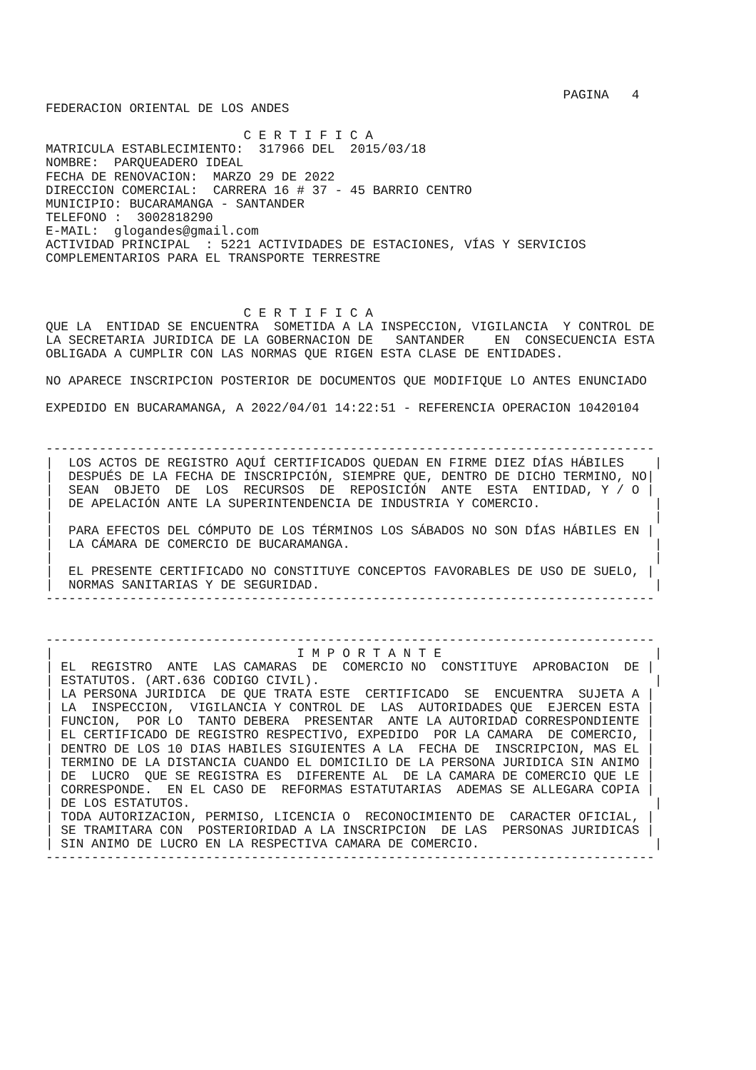PAGINA   4
FEDERACION ORIENTAL DE LOS ANDES

                          C E R T I F I C A
MATRICULA ESTABLECIMIENTO:  317966 DEL  2015/03/18
NOMBRE:  PARQUEADERO IDEAL
FECHA DE RENOVACION:  MARZO 29 DE 2022
DIRECCION COMERCIAL:  CARRERA 16 # 37 - 45 BARRIO CENTRO
MUNICIPIO: BUCARAMANGA - SANTANDER
TELEFONO :  3002818290
E-MAIL:  glogandes@gmail.com
ACTIVIDAD PRINCIPAL  : 5221 ACTIVIDADES DE ESTACIONES, VÍAS Y SERVICIOS
COMPLEMENTARIOS PARA EL TRANSPORTE TERRESTRE



                          C E R T I F I C A
QUE LA  ENTIDAD SE ENCUENTRA  SOMETIDA A LA INSPECCION, VIGILANCIA  Y CONTROL DE
LA SECRETARIA JURIDICA DE LA GOBERNACION DE   SANTANDER    EN  CONSECUENCIA ESTA
OBLIGADA A CUMPLIR CON LAS NORMAS QUE RIGEN ESTA CLASE DE ENTIDADES.

NO APARECE INSCRIPCION POSTERIOR DE DOCUMENTOS QUE MODIFIQUE LO ANTES ENUNCIADO

EXPEDIDO EN BUCARAMANGA, A 2022/04/01 14:22:51 - REFERENCIA OPERACION 10420104


--------------------------------------------------------------------------------
|  LOS ACTOS DE REGISTRO AQUÍ CERTIFICADOS QUEDAN EN FIRME DIEZ DÍAS HÁBILES    |
|  DESPUÉS DE LA FECHA DE INSCRIPCIÓN, SIEMPRE QUE, DENTRO DE DICHO TERMINO, NO|
|  SEAN  OBJETO  DE  LOS  RECURSOS  DE  REPOSICIÓN  ANTE  ESTA  ENTIDAD, Y / O |
|  DE APELACIÓN ANTE LA SUPERINTENDENCIA DE INDUSTRIA Y COMERCIO.               |
|                                                                               |
|  PARA EFECTOS DEL CÓMPUTO DE LOS TÉRMINOS LOS SÁBADOS NO SON DÍAS HÁBILES EN |
|  LA CÁMARA DE COMERCIO DE BUCARAMANGA.                                        |
|                                                                               |
|  EL PRESENTE CERTIFICADO NO CONSTITUYE CONCEPTOS FAVORABLES DE USO DE SUELO, |
|  NORMAS SANITARIAS Y DE SEGURIDAD.                                            |
--------------------------------------------------------------------------------


--------------------------------------------------------------------------------
|                                I M P O R T A N T E                            |
| EL  REGISTRO  ANTE  LAS CAMARAS  DE  COMERCIO NO  CONSTITUYE  APROBACION  DE |
| ESTATUTOS. (ART.636 CODIGO CIVIL).                                            |
| LA PERSONA JURIDICA  DE QUE TRATA ESTE  CERTIFICADO  SE  ENCUENTRA  SUJETA A |
| LA  INSPECCION,  VIGILANCIA Y CONTROL DE  LAS  AUTORIDADES QUE  EJERCEN ESTA |
| FUNCION,  POR LO  TANTO DEBERA  PRESENTAR  ANTE LA AUTORIDAD CORRESPONDIENTE |
| EL CERTIFICADO DE REGISTRO RESPECTIVO, EXPEDIDO  POR LA CAMARA  DE COMERCIO, |
| DENTRO DE LOS 10 DIAS HABILES SIGUIENTES A LA  FECHA DE  INSCRIPCION, MAS EL |
| TERMINO DE LA DISTANCIA CUANDO EL DOMICILIO DE LA PERSONA JURIDICA SIN ANIMO |
| DE  LUCRO  QUE SE REGISTRA ES  DIFERENTE AL  DE LA CAMARA DE COMERCIO QUE LE |
| CORRESPONDE.  EN EL CASO DE  REFORMAS ESTATUTARIAS  ADEMAS SE ALLEGARA COPIA |
| DE LOS ESTATUTOS.                                                             |
| TODA AUTORIZACION, PERMISO, LICENCIA O  RECONOCIMIENTO DE  CARACTER OFICIAL, |
| SE TRAMITARA CON  POSTERIORIDAD A LA INSCRIPCION  DE LAS  PERSONAS JURIDICAS |
| SIN ANIMO DE LUCRO EN LA RESPECTIVA CAMARA DE COMERCIO.                       |
--------------------------------------------------------------------------------